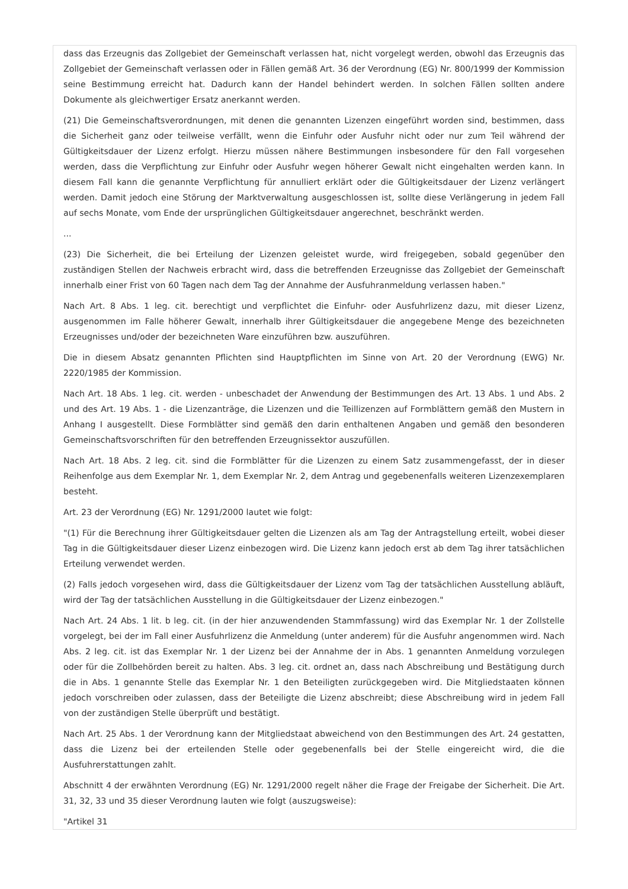dass das Erzeugnis das Zollgebiet der Gemeinschaft verlassen hat, nicht vorgelegt werden, obwohl das Erzeugnis das Zollgebiet der Gemeinschaft verlassen oder in Fällen gemäß Art. 36 der Verordnung (EG) Nr. 800/1999 der Kommission seine Bestimmung erreicht hat. Dadurch kann der Handel behindert werden. In solchen Fällen sollten andere Dokumente als gleichwertiger Ersatz anerkannt werden.
(21) Die Gemeinschaftsverordnungen, mit denen die genannten Lizenzen eingeführt worden sind, bestimmen, dass die Sicherheit ganz oder teilweise verfällt, wenn die Einfuhr oder Ausfuhr nicht oder nur zum Teil während der Gültigkeitsdauer der Lizenz erfolgt. Hierzu müssen nähere Bestimmungen insbesondere für den Fall vorgesehen werden, dass die Verpflichtung zur Einfuhr oder Ausfuhr wegen höherer Gewalt nicht eingehalten werden kann. In diesem Fall kann die genannte Verpflichtung für annulliert erklärt oder die Gültigkeitsdauer der Lizenz verlängert werden. Damit jedoch eine Störung der Marktverwaltung ausgeschlossen ist, sollte diese Verlängerung in jedem Fall auf sechs Monate, vom Ende der ursprünglichen Gültigkeitsdauer angerechnet, beschränkt werden.
...
(23) Die Sicherheit, die bei Erteilung der Lizenzen geleistet wurde, wird freigegeben, sobald gegenüber den zuständigen Stellen der Nachweis erbracht wird, dass die betreffenden Erzeugnisse das Zollgebiet der Gemeinschaft innerhalb einer Frist von 60 Tagen nach dem Tag der Annahme der Ausfuhranmeldung verlassen haben."
Nach Art. 8 Abs. 1 leg. cit. berechtigt und verpflichtet die Einfuhr- oder Ausfuhrlizenz dazu, mit dieser Lizenz, ausgenommen im Falle höherer Gewalt, innerhalb ihrer Gültigkeitsdauer die angegebene Menge des bezeichneten Erzeugnisses und/oder der bezeichneten Ware einzuführen bzw. auszuführen.
Die in diesem Absatz genannten Pflichten sind Hauptpflichten im Sinne von Art. 20 der Verordnung (EWG) Nr. 2220/1985 der Kommission.
Nach Art. 18 Abs. 1 leg. cit. werden - unbeschadet der Anwendung der Bestimmungen des Art. 13 Abs. 1 und Abs. 2 und des Art. 19 Abs. 1 - die Lizenzanträge, die Lizenzen und die Teillizenzen auf Formblättern gemäß den Mustern in Anhang I ausgestellt. Diese Formblätter sind gemäß den darin enthaltenen Angaben und gemäß den besonderen Gemeinschaftsvorschriften für den betreffenden Erzeugnissektor auszufüllen.
Nach Art. 18 Abs. 2 leg. cit. sind die Formblätter für die Lizenzen zu einem Satz zusammengefasst, der in dieser Reihenfolge aus dem Exemplar Nr. 1, dem Exemplar Nr. 2, dem Antrag und gegebenenfalls weiteren Lizenzexemplaren besteht.
Art. 23 der Verordnung (EG) Nr. 1291/2000 lautet wie folgt:
"(1) Für die Berechnung ihrer Gültigkeitsdauer gelten die Lizenzen als am Tag der Antragstellung erteilt, wobei dieser Tag in die Gültigkeitsdauer dieser Lizenz einbezogen wird. Die Lizenz kann jedoch erst ab dem Tag ihrer tatsächlichen Erteilung verwendet werden.
(2) Falls jedoch vorgesehen wird, dass die Gültigkeitsdauer der Lizenz vom Tag der tatsächlichen Ausstellung abläuft, wird der Tag der tatsächlichen Ausstellung in die Gültigkeitsdauer der Lizenz einbezogen."
Nach Art. 24 Abs. 1 lit. b leg. cit. (in der hier anzuwendenden Stammfassung) wird das Exemplar Nr. 1 der Zollstelle vorgelegt, bei der im Fall einer Ausfuhrlizenz die Anmeldung (unter anderem) für die Ausfuhr angenommen wird. Nach Abs. 2 leg. cit. ist das Exemplar Nr. 1 der Lizenz bei der Annahme der in Abs. 1 genannten Anmeldung vorzulegen oder für die Zollbehörden bereit zu halten. Abs. 3 leg. cit. ordnet an, dass nach Abschreibung und Bestätigung durch die in Abs. 1 genannte Stelle das Exemplar Nr. 1 den Beteiligten zurückgegeben wird. Die Mitgliedstaaten können jedoch vorschreiben oder zulassen, dass der Beteiligte die Lizenz abschreibt; diese Abschreibung wird in jedem Fall von der zuständigen Stelle überprüft und bestätigt.
Nach Art. 25 Abs. 1 der Verordnung kann der Mitgliedstaat abweichend von den Bestimmungen des Art. 24 gestatten, dass die Lizenz bei der erteilenden Stelle oder gegebenenfalls bei der Stelle eingereicht wird, die die Ausfuhrerstattungen zahlt.
Abschnitt 4 der erwähnten Verordnung (EG) Nr. 1291/2000 regelt näher die Frage der Freigabe der Sicherheit. Die Art. 31, 32, 33 und 35 dieser Verordnung lauten wie folgt (auszugsweise):
"Artikel 31